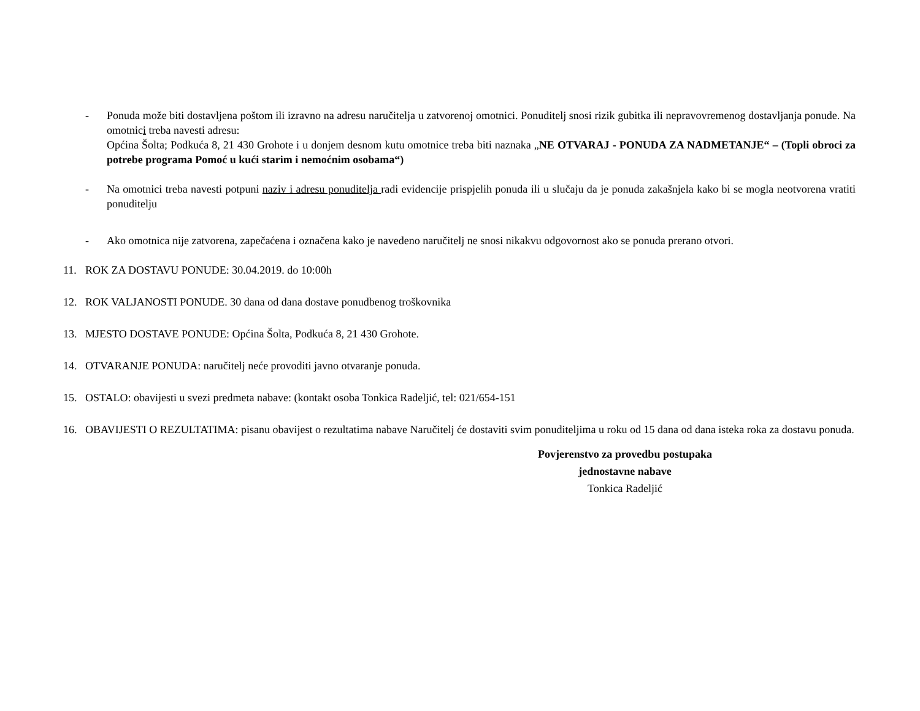- Ponuda može biti dostavljena poštom ili izravno na adresu naručitelja u zatvorenoj omotnici. Ponuditelj snosi rizik gubitka ili nepravovremenog dostavljanja ponude. Na omotnici treba navesti adresu:
Općina Šolta; Podkuća 8, 21 430 Grohote i u donjem desnom kutu omotnice treba biti naznaka „NE OTVARAJ - PONUDA ZA NADMETANJE“ – (Topli obroci za potrebe programa Pomoć u kući starim i nemoćnim osobama“)
- Na omotnici treba navesti potpuni naziv i adresu ponuditelja radi evidencije prispjelih ponuda ili u slučaju da je ponuda zakašnjela kako bi se mogla neotvorena vratiti ponuditelju
- Ako omotnica nije zatvorena, zapečaćena i označena kako je navedeno naručitelj ne snosi nikakvu odgovornost ako se ponuda prerano otvori.
11. ROK ZA DOSTAVU PONUDE: 30.04.2019. do 10:00h
12. ROK VALJANOSTI PONUDE. 30 dana od dana dostave ponudbenog troškovnika
13. MJESTO DOSTAVE PONUDE: Općina Šolta, Podkuća 8, 21 430 Grohote.
14. OTVARANJE PONUDA: naručitelj neće provoditi javno otvaranje ponuda.
15. OSTALO: obavijesti u svezi predmeta nabave: (kontakt osoba Tonkica Radeljić, tel: 021/654-151
16. OBAVIJESTI O REZULTATIMA: pisanu obavijest o rezultatima nabave Naručitelj će dostaviti svim ponuditeljima u roku od 15 dana od dana isteka roka za dostavu ponuda.
Povjerenstvo za provedbu postupaka
jednostavne nabave
Tonkica Radeljić